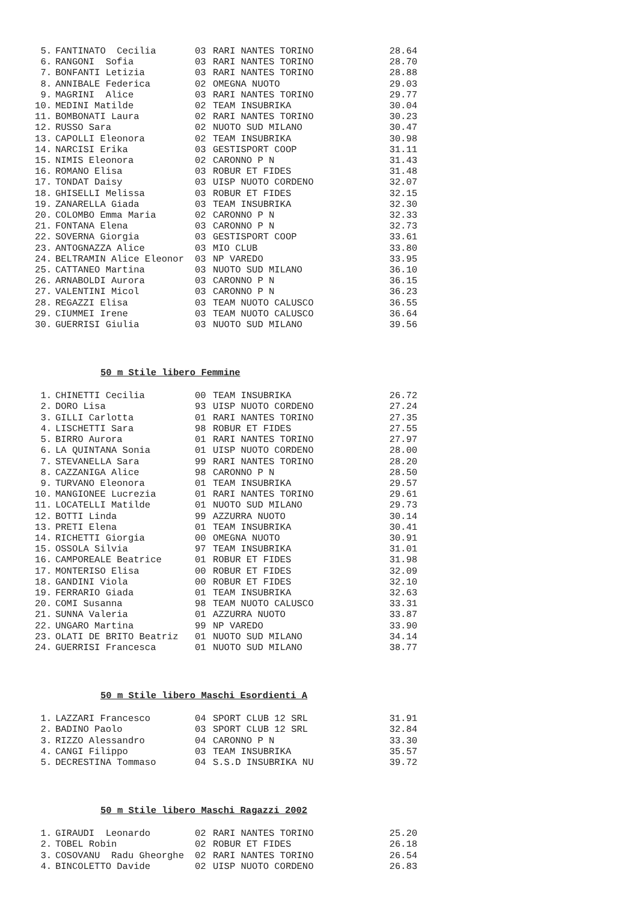| 5. | FANTINATO Cecilia | 03 | RARI NANTES TORINO | 28.64 |
| 6. | RANGONI Sofia | 03 | RARI NANTES TORINO | 28.70 |
| 7. | BONFANTI Letizia | 03 | RARI NANTES TORINO | 28.88 |
| 8. | ANNIBALE Federica | 02 | OMEGNA NUOTO | 29.03 |
| 9. | MAGRINI Alice | 03 | RARI NANTES TORINO | 29.77 |
| 10. | MEDINI Matilde | 02 | TEAM INSUBRIKA | 30.04 |
| 11. | BOMBONATI Laura | 02 | RARI NANTES TORINO | 30.23 |
| 12. | RUSSO Sara | 02 | NUOTO SUD MILANO | 30.47 |
| 13. | CAPOLLI Eleonora | 02 | TEAM INSUBRIKA | 30.98 |
| 14. | NARCISI Erika | 03 | GESTISPORT COOP | 31.11 |
| 15. | NIMIS Eleonora | 02 | CARONNO P N | 31.43 |
| 16. | ROMANO Elisa | 03 | ROBUR ET FIDES | 31.48 |
| 17. | TONDAT Daisy | 03 | UISP NUOTO CORDENO | 32.07 |
| 18. | GHISELLI Melissa | 03 | ROBUR ET FIDES | 32.15 |
| 19. | ZANARELLA Giada | 03 | TEAM INSUBRIKA | 32.30 |
| 20. | COLOMBO Emma Maria | 02 | CARONNO P N | 32.33 |
| 21. | FONTANA Elena | 03 | CARONNO P N | 32.73 |
| 22. | SOVERNA Giorgia | 03 | GESTISPORT COOP | 33.61 |
| 23. | ANTOGNAZZA Alice | 03 | MIO CLUB | 33.80 |
| 24. | BELTRAMIN Alice Eleonor | 03 | NP VAREDO | 33.95 |
| 25. | CATTANEO Martina | 03 | NUOTO SUD MILANO | 36.10 |
| 26. | ARNABOLDI Aurora | 03 | CARONNO P N | 36.15 |
| 27. | VALENTINI Micol | 03 | CARONNO P N | 36.23 |
| 28. | REGAZZI Elisa | 03 | TEAM NUOTO CALUSCO | 36.55 |
| 29. | CIUMMEI Irene | 03 | TEAM NUOTO CALUSCO | 36.64 |
| 30. | GUERRISI Giulia | 03 | NUOTO SUD MILANO | 39.56 |
50 m Stile libero Femmine
| 1. | CHINETTI Cecilia | 00 | TEAM INSUBRIKA | 26.72 |
| 2. | DORO Lisa | 93 | UISP NUOTO CORDENO | 27.24 |
| 3. | GILLI Carlotta | 01 | RARI NANTES TORINO | 27.35 |
| 4. | LISCHETTI Sara | 98 | ROBUR ET FIDES | 27.55 |
| 5. | BIRRO Aurora | 01 | RARI NANTES TORINO | 27.97 |
| 6. | LA QUINTANA Sonia | 01 | UISP NUOTO CORDENO | 28.00 |
| 7. | STEVANELLA Sara | 99 | RARI NANTES TORINO | 28.20 |
| 8. | CAZZANIGA Alice | 98 | CARONNO P N | 28.50 |
| 9. | TURVANO Eleonora | 01 | TEAM INSUBRIKA | 29.57 |
| 10. | MANGIONEE Lucrezia | 01 | RARI NANTES TORINO | 29.61 |
| 11. | LOCATELLI Matilde | 01 | NUOTO SUD MILANO | 29.73 |
| 12. | BOTTI Linda | 99 | AZZURRA NUOTO | 30.14 |
| 13. | PRETI Elena | 01 | TEAM INSUBRIKA | 30.41 |
| 14. | RICHETTI Giorgia | 00 | OMEGNA NUOTO | 30.91 |
| 15. | OSSOLA Silvia | 97 | TEAM INSUBRIKA | 31.01 |
| 16. | CAMPOREALE Beatrice | 01 | ROBUR ET FIDES | 31.98 |
| 17. | MONTERISO Elisa | 00 | ROBUR ET FIDES | 32.09 |
| 18. | GANDINI Viola | 00 | ROBUR ET FIDES | 32.10 |
| 19. | FERRARIO Giada | 01 | TEAM INSUBRIKA | 32.63 |
| 20. | COMI Susanna | 98 | TEAM NUOTO CALUSCO | 33.31 |
| 21. | SUNNA Valeria | 01 | AZZURRA NUOTO | 33.87 |
| 22. | UNGARO Martina | 99 | NP VAREDO | 33.90 |
| 23. | OLATI DE BRITO Beatriz | 01 | NUOTO SUD MILANO | 34.14 |
| 24. | GUERRISI Francesca | 01 | NUOTO SUD MILANO | 38.77 |
50 m Stile libero Maschi Esordienti A
| 1. | LAZZARI Francesco | 04 | SPORT CLUB 12 SRL | 31.91 |
| 2. | BADINO Paolo | 03 | SPORT CLUB 12 SRL | 32.84 |
| 3. | RIZZO Alessandro | 04 | CARONNO P N | 33.30 |
| 4. | CANGI Filippo | 03 | TEAM INSUBRIKA | 35.57 |
| 5. | DECRESTINA Tommaso | 04 | S.S.D INSUBRIKA NU | 39.72 |
50 m Stile libero Maschi Ragazzi 2002
| 1. | GIRAUDI Leonardo | 02 | RARI NANTES TORINO | 25.20 |
| 2. | TOBEL Robin | 02 | ROBUR ET FIDES | 26.18 |
| 3. | COSOVANU Radu Gheorghe | 02 | RARI NANTES TORINO | 26.54 |
| 4. | BINCOLETTO Davide | 02 | UISP NUOTO CORDENO | 26.83 |